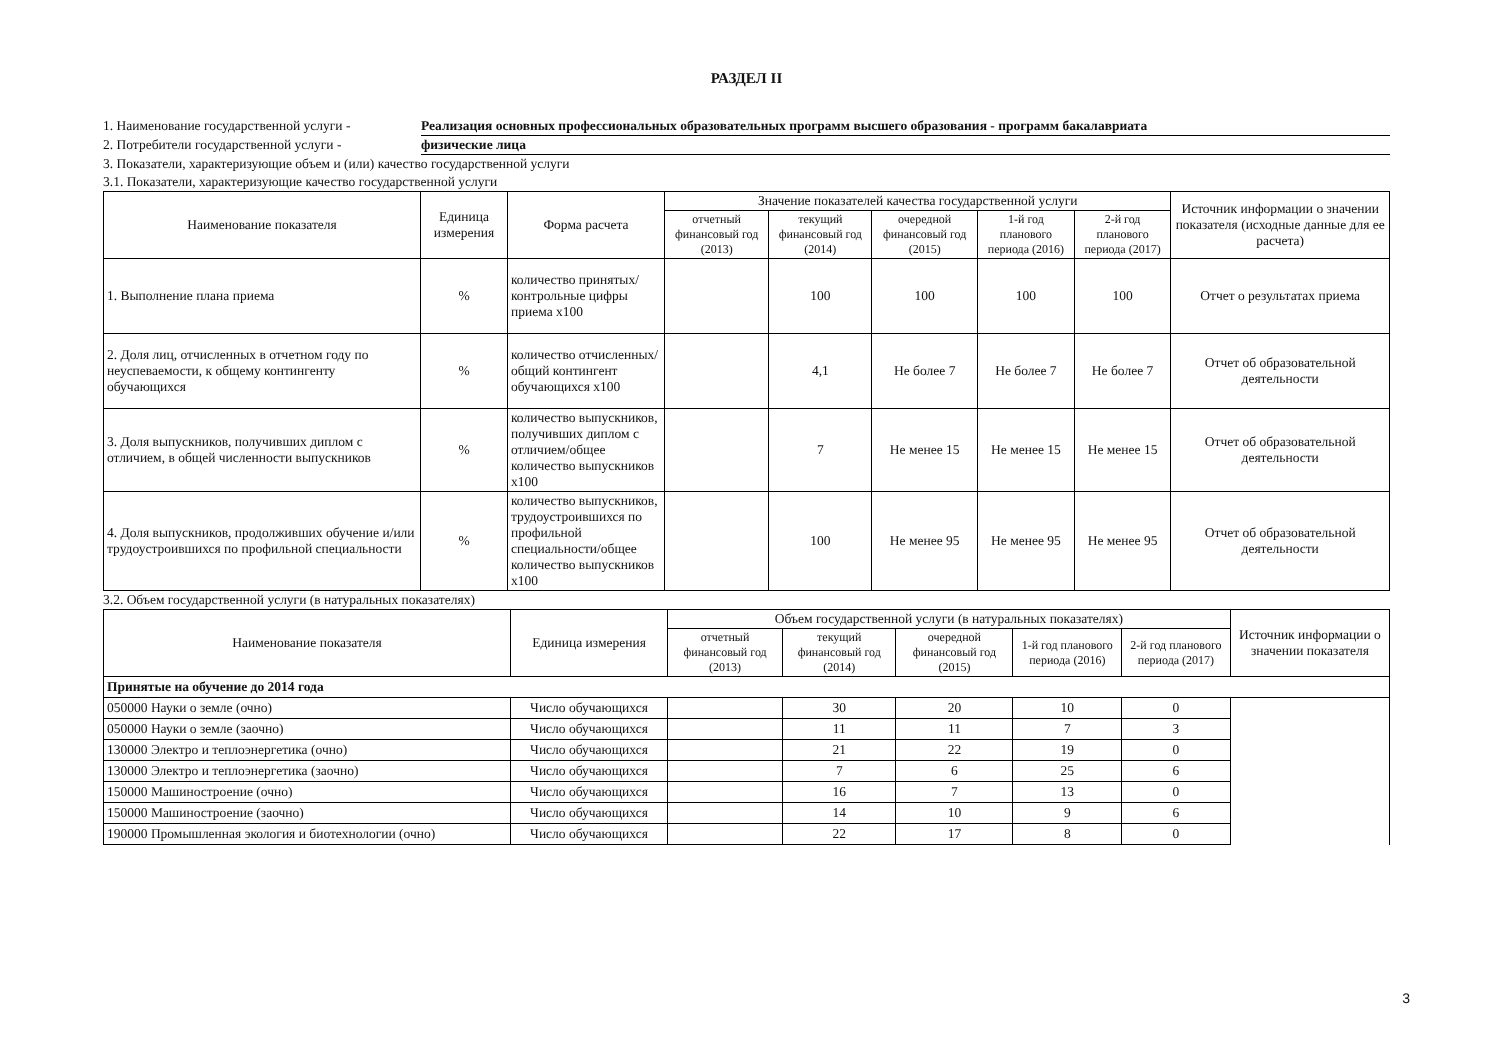РАЗДЕЛ II
1. Наименование государственной услуги - Реализация основных профессиональных образовательных программ высшего образования - программ бакалавриата
2. Потребители государственной услуги - физические лица
3. Показатели, характеризующие объем и (или) качество государственной услуги
3.1. Показатели, характеризующие качество государственной услуги
| Наименование показателя | Единица измерения | Форма расчета | Значение показателей качества государственной услуги | | | | | Источник информации о значении показателя (исходные данные для ее расчета) |
| --- | --- | --- | --- | --- | --- | --- | --- | --- |
| | | | отчетный финансовый год (2013) | текущий финансовый год (2014) | очередной финансовый год (2015) | 1-й год планового периода (2016) | 2-й год планового периода (2017) | |
| 1. Выполнение плана приема | % | количество принятых/ контрольные цифры приема х100 | | 100 | 100 | 100 | 100 | Отчет о результатах приема |
| 2. Доля лиц, отчисленных в отчетном году по неуспеваемости, к общему контингенту обучающихся | % | количество отчисленных/общий контингент обучающихся х100 | | 4,1 | Не более 7 | Не более 7 | Не более 7 | Отчет об образовательной деятельности |
| 3. Доля выпускников, получивших диплом с отличием, в общей численности выпускников | % | количество выпускников, получивших диплом с отличием/общее количество выпускников х100 | | 7 | Не менее 15 | Не менее 15 | Не менее 15 | Отчет об образовательной деятельности |
| 4. Доля выпускников, продолживших обучение и/или трудоустроившихся по профильной специальности | % | количество выпускников, трудоустроившихся по профильной специальности/общее количество выпускников х100 | | 100 | Не менее 95 | Не менее 95 | Не менее 95 | Отчет об образовательной деятельности |
3.2. Объем государственной услуги (в натуральных показателях)
| Наименование показателя | Единица измерения | Объем государственной услуги (в натуральных показателях) | | | | | Источник информации о значении показателя |
| --- | --- | --- | --- | --- | --- | --- | --- |
| | | отчетный финансовый год (2013) | текущий финансовый год (2014) | очередной финансовый год (2015) | 1-й год планового периода (2016) | 2-й год планового периода (2017) | |
| Принятые на обучение до 2014 года | | | | | | | |
| 050000 Науки о земле (очно) | Число обучающихся | | 30 | 20 | 10 | 0 | |
| 050000 Науки о земле (заочно) | Число обучающихся | | 11 | 11 | 7 | 3 | |
| 130000 Электро и теплоэнергетика (очно) | Число обучающихся | | 21 | 22 | 19 | 0 | |
| 130000 Электро и теплоэнергетика (заочно) | Число обучающихся | | 7 | 6 | 25 | 6 | |
| 150000 Машиностроение (очно) | Число обучающихся | | 16 | 7 | 13 | 0 | |
| 150000 Машиностроение (заочно) | Число обучающихся | | 14 | 10 | 9 | 6 | |
| 190000 Промышленная экология и биотехнологии (очно) | Число обучающихся | | 22 | 17 | 8 | 0 | |
3